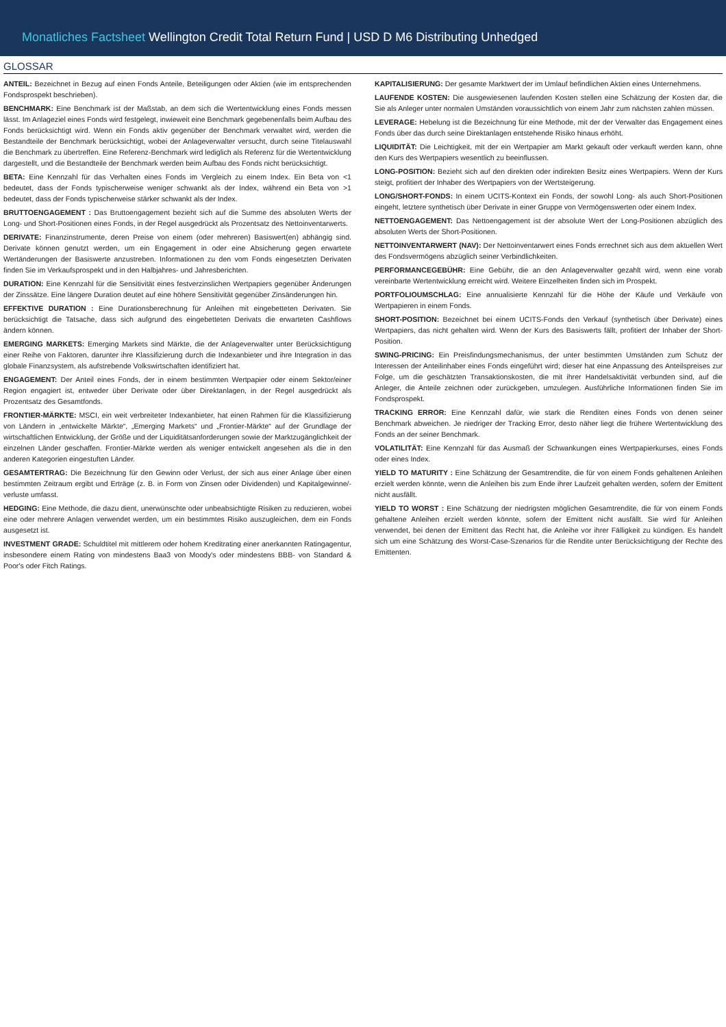Monatliches Factsheet Wellington Credit Total Return Fund | USD D M6 Distributing Unhedged
GLOSSAR
ANTEIL: Bezeichnet in Bezug auf einen Fonds Anteile, Beteiligungen oder Aktien (wie im entsprechenden Fondsprospekt beschrieben).
BENCHMARK: Eine Benchmark ist der Maßstab, an dem sich die Wertentwicklung eines Fonds messen lässt. Im Anlageziel eines Fonds wird festgelegt, inwieweit eine Benchmark gegebenenfalls beim Aufbau des Fonds berücksichtigt wird. Wenn ein Fonds aktiv gegenüber der Benchmark verwaltet wird, werden die Bestandteile der Benchmark berücksichtigt, wobei der Anlageverwalter versucht, durch seine Titelauswahl die Benchmark zu übertreffen. Eine Referenz-Benchmark wird lediglich als Referenz für die Wertentwicklung dargestellt, und die Bestandteile der Benchmark werden beim Aufbau des Fonds nicht berücksichtigt.
BETA: Eine Kennzahl für das Verhalten eines Fonds im Vergleich zu einem Index. Ein Beta von <1 bedeutet, dass der Fonds typischerweise weniger schwankt als der Index, während ein Beta von >1 bedeutet, dass der Fonds typischerweise stärker schwankt als der Index.
BRUTTOENGAGEMENT : Das Bruttoengagement bezieht sich auf die Summe des absoluten Werts der Long- und Short-Positionen eines Fonds, in der Regel ausgedrückt als Prozentsatz des Nettoinventarwerts.
DERIVATE: Finanzinstrumente, deren Preise von einem (oder mehreren) Basiswert(en) abhängig sind. Derivate können genutzt werden, um ein Engagement in oder eine Absicherung gegen erwartete Wertänderungen der Basiswerte anzustreben. Informationen zu den vom Fonds eingesetzten Derivaten finden Sie im Verkaufsprospekt und in den Halbjahres- und Jahresberichten.
DURATION: Eine Kennzahl für die Sensitivität eines festverzinslichen Wertpapiers gegenüber Änderungen der Zinssätze. Eine längere Duration deutet auf eine höhere Sensitivität gegenüber Zinsänderungen hin.
EFFEKTIVE DURATION : Eine Durationsberechnung für Anleihen mit eingebetteten Derivaten. Sie berücksichtigt die Tatsache, dass sich aufgrund des eingebetteten Derivats die erwarteten Cashflows ändern können.
EMERGING MARKETS: Emerging Markets sind Märkte, die der Anlageverwalter unter Berücksichtigung einer Reihe von Faktoren, darunter ihre Klassifizierung durch die Indexanbieter und ihre Integration in das globale Finanzsystem, als aufstrebende Volkswirtschaften identifiziert hat.
ENGAGEMENT: Der Anteil eines Fonds, der in einem bestimmten Wertpapier oder einem Sektor/einer Region engagiert ist, entweder über Derivate oder über Direktanlagen, in der Regel ausgedrückt als Prozentsatz des Gesamtfonds.
FRONTIER-MÄRKTE: MSCI, ein weit verbreiteter Indexanbieter, hat einen Rahmen für die Klassifizierung von Ländern in „entwickelte Märkte“, „Emerging Markets“ und „Frontier-Märkte“ auf der Grundlage der wirtschaftlichen Entwicklung, der Größe und der Liquiditätsanforderungen sowie der Marktzugänglichkeit der einzelnen Länder geschaffen. Frontier-Märkte werden als weniger entwickelt angesehen als die in den anderen Kategorien eingestuften Länder.
GESAMTERTRAG: Die Bezeichnung für den Gewinn oder Verlust, der sich aus einer Anlage über einen bestimmten Zeitraum ergibt und Erträge (z. B. in Form von Zinsen oder Dividenden) und Kapitalgewinne/-verluste umfasst.
HEDGING: Eine Methode, die dazu dient, unerwünschte oder unbeabsichtigte Risiken zu reduzieren, wobei eine oder mehrere Anlagen verwendet werden, um ein bestimmtes Risiko auszugleichen, dem ein Fonds ausgesetzt ist.
INVESTMENT GRADE: Schuldtitel mit mittlerem oder hohem Kreditrating einer anerkannten Ratingagentur, insbesondere einem Rating von mindestens Baa3 von Moody's oder mindestens BBB- von Standard & Poor's oder Fitch Ratings.
KAPITALISIERUNG: Der gesamte Marktwert der im Umlauf befindlichen Aktien eines Unternehmens.
LAUFENDE KOSTEN: Die ausgewiesenen laufenden Kosten stellen eine Schätzung der Kosten dar, die Sie als Anleger unter normalen Umständen voraussichtlich von einem Jahr zum nächsten zahlen müssen.
LEVERAGE: Hebelung ist die Bezeichnung für eine Methode, mit der der Verwalter das Engagement eines Fonds über das durch seine Direktanlagen entstehende Risiko hinaus erhöht.
LIQUIDITÄT: Die Leichtigkeit, mit der ein Wertpapier am Markt gekauft oder verkauft werden kann, ohne den Kurs des Wertpapiers wesentlich zu beeinflussen.
LONG-POSITION: Bezieht sich auf den direkten oder indirekten Besitz eines Wertpapiers. Wenn der Kurs steigt, profitiert der Inhaber des Wertpapiers von der Wertsteigerung.
LONG/SHORT-FONDS: In einem UCITS-Kontext ein Fonds, der sowohl Long- als auch Short-Positionen eingeht, letztere synthetisch über Derivate in einer Gruppe von Vermögenswerten oder einem Index.
NETTOENGAGEMENT: Das Nettoengagement ist der absolute Wert der Long-Positionen abzüglich des absoluten Werts der Short-Positionen.
NETTOINVENTARWERT (NAV): Der Nettoinventarwert eines Fonds errechnet sich aus dem aktuellen Wert des Fondsvermögens abzüglich seiner Verbindlichkeiten.
PERFORMANCEGEBÜHR: Eine Gebühr, die an den Anlageverwalter gezahlt wird, wenn eine vorab vereinbarte Wertentwicklung erreicht wird. Weitere Einzelheiten finden sich im Prospekt.
PORTFOLIOUMSCHLAG: Eine annualisierte Kennzahl für die Höhe der Käufe und Verkäufe von Wertpapieren in einem Fonds.
SHORT-POSITION: Bezeichnet bei einem UCITS-Fonds den Verkauf (synthetisch über Derivate) eines Wertpapiers, das nicht gehalten wird. Wenn der Kurs des Basiswerts fällt, profitiert der Inhaber der Short-Position.
SWING-PRICING: Ein Preisfindungsmechanismus, der unter bestimmten Umständen zum Schutz der Interessen der Anteilinhaber eines Fonds eingeführt wird; dieser hat eine Anpassung des Anteilspreises zur Folge, um die geschätzten Transaktionskosten, die mit ihrer Handelsaktivität verbunden sind, auf die Anleger, die Anteile zeichnen oder zurückgeben, umzulegen. Ausführliche Informationen finden Sie im Fondsprospekt.
TRACKING ERROR: Eine Kennzahl dafür, wie stark die Renditen eines Fonds von denen seiner Benchmark abweichen. Je niedriger der Tracking Error, desto näher liegt die frühere Wertentwicklung des Fonds an der seiner Benchmark.
VOLATILITÄT: Eine Kennzahl für das Ausmaß der Schwankungen eines Wertpapierkurses, eines Fonds oder eines Index.
YIELD TO MATURITY : Eine Schätzung der Gesamtrendite, die für von einem Fonds gehaltenen Anleihen erzielt werden könnte, wenn die Anleihen bis zum Ende ihrer Laufzeit gehalten werden, sofern der Emittent nicht ausfällt.
YIELD TO WORST : Eine Schätzung der niedrigsten möglichen Gesamtrendite, die für von einem Fonds gehaltene Anleihen erzielt werden könnte, sofern der Emittent nicht ausfällt. Sie wird für Anleihen verwendet, bei denen der Emittent das Recht hat, die Anleihe vor ihrer Fälligkeit zu kündigen. Es handelt sich um eine Schätzung des Worst-Case-Szenarios für die Rendite unter Berücksichtigung der Rechte des Emittenten.